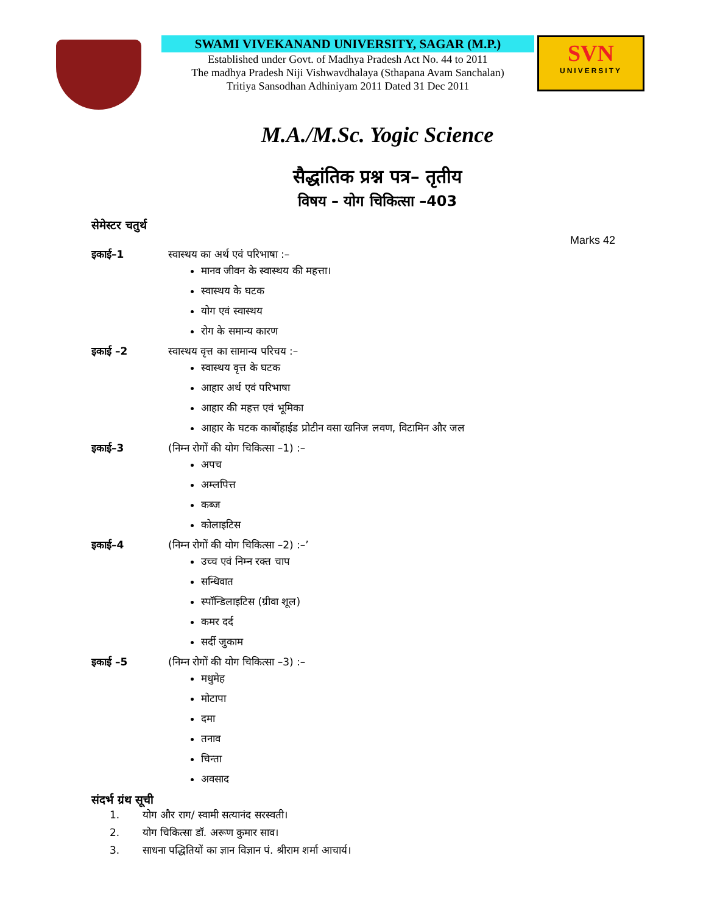SWAMI VIVEKANAND UNIVERSITY, SAGAR (M.P.)
Established under Govt. of Madhya Pradesh Act No. 44 to 2011
The madhya Pradesh Niji Vishwavdhalaya (Sthapana Avam Sanchalan)
Tritiya Sansodhan Adhiniyam 2011 Dated 31 Dec 2011
SVN
UNIVERSITY
M.A./M.Sc. Yogic Science
सैद्धांतिक प्रश्न पत्र– तृतीय
विषय – योग चिकित्सा –403
सेमेस्टर चतुर्थ
Marks 42
इकाई–1 स्वास्थय का अर्थ एवं परिभाषा :–
मानव जीवन के स्वास्थय की महत्ता।
स्वास्थय के घटक
योग एवं स्वास्थय
रोग के समान्य कारण
इकाई –2 स्वास्थय वृत्त का सामान्य परिचय :–
स्वास्थय वृत्त के घटक
आहार अर्थ एवं परिभाषा
आहार की महत्त एवं भूमिका
आहार के घटक कार्बोहाईड प्रोटीन वसा खनिज लवण, विटामिन और जल
इकाई–3 (निम्न रोगों की योग चिकित्सा –1) :–
अपच
अम्लपित्त
कब्ज
कोलाइटिस
इकाई–4 (निम्न रोगों की योग चिकित्सा –2) :–’
उच्च एवं निम्न रक्त चाप
सन्धिवात
स्पॉन्डिलाइटिस (ग्रीवा शूल)
कमर दर्द
सर्दी जुकाम
इकाई –5 (निम्न रोगों की योग चिकित्सा –3) :–
मधुमेह
मोटापा
दमा
तनाव
चिन्ता
अवसाद
संदर्भ ग्रंथ सूची
1. योग और राग/ स्वामी सत्यानंद सरस्वती।
2. योग चिकित्सा डॉ. अरूण कुमार साव।
3. साधना पद्धितियों का ज्ञान विज्ञान पं. श्रीराम शर्मा आचार्य।